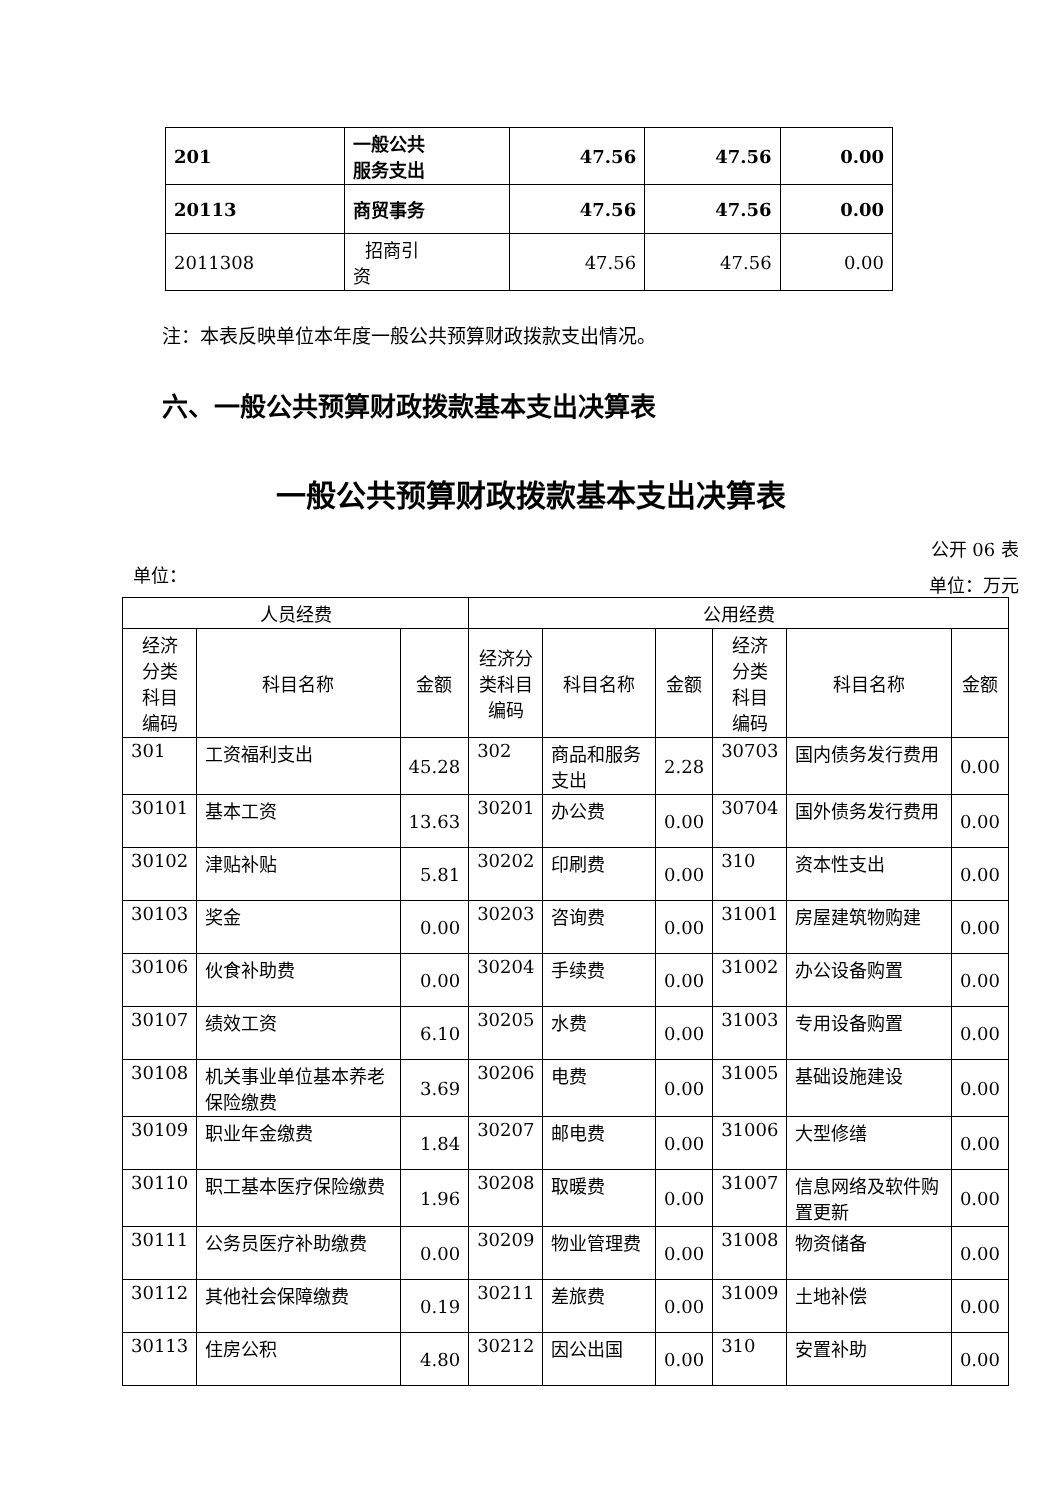| 201 | 一般公共 服务支出 | 47.56 | 47.56 | 0.00 |
| 20113 | 商贸事务 | 47.56 | 47.56 | 0.00 |
| 2011308 | 招商引 资 | 47.56 | 47.56 | 0.00 |
注：本表反映单位本年度一般公共预算财政拨款支出情况。
六、一般公共预算财政拨款基本支出决算表
一般公共预算财政拨款基本支出决算表
公开 06 表
单位： 单位：万元
| 人员经费 | | | 公用经费 | | | | | |
| --- | --- | --- | --- | --- | --- | --- | --- | --- |
| 经济 分类 科目 编码 | 科目名称 | 金额 | 经济分 类科目 编码 | 科目名称 | 金额 | 经济 分类 科目 编码 | 科目名称 | 金额 |
| 301 | 工资福利支出 | 45.28 | 302 | 商品和服务支出 | 2.28 | 30703 | 国内债务发行费用 | 0.00 |
| 30101 | 基本工资 | 13.63 | 30201 | 办公费 | 0.00 | 30704 | 国外债务发行费用 | 0.00 |
| 30102 | 津贴补贴 | 5.81 | 30202 | 印刷费 | 0.00 | 310 | 资本性支出 | 0.00 |
| 30103 | 奖金 | 0.00 | 30203 | 咨询费 | 0.00 | 31001 | 房屋建筑物购建 | 0.00 |
| 30106 | 伙食补助费 | 0.00 | 30204 | 手续费 | 0.00 | 31002 | 办公设备购置 | 0.00 |
| 30107 | 绩效工资 | 6.10 | 30205 | 水费 | 0.00 | 31003 | 专用设备购置 | 0.00 |
| 30108 | 机关事业单位基本养老保险缴费 | 3.69 | 30206 | 电费 | 0.00 | 31005 | 基础设施建设 | 0.00 |
| 30109 | 职业年金缴费 | 1.84 | 30207 | 邮电费 | 0.00 | 31006 | 大型修缮 | 0.00 |
| 30110 | 职工基本医疗保险缴费 | 1.96 | 30208 | 取暖费 | 0.00 | 31007 | 信息网络及软件购置更新 | 0.00 |
| 30111 | 公务员医疗补助缴费 | 0.00 | 30209 | 物业管理费 | 0.00 | 31008 | 物资储备 | 0.00 |
| 30112 | 其他社会保障缴费 | 0.19 | 30211 | 差旅费 | 0.00 | 31009 | 土地补偿 | 0.00 |
| 30113 | 住房公积 | 4.80 | 30212 | 因公出国 | 0.00 | 310 | 安置补助 | 0.00 |